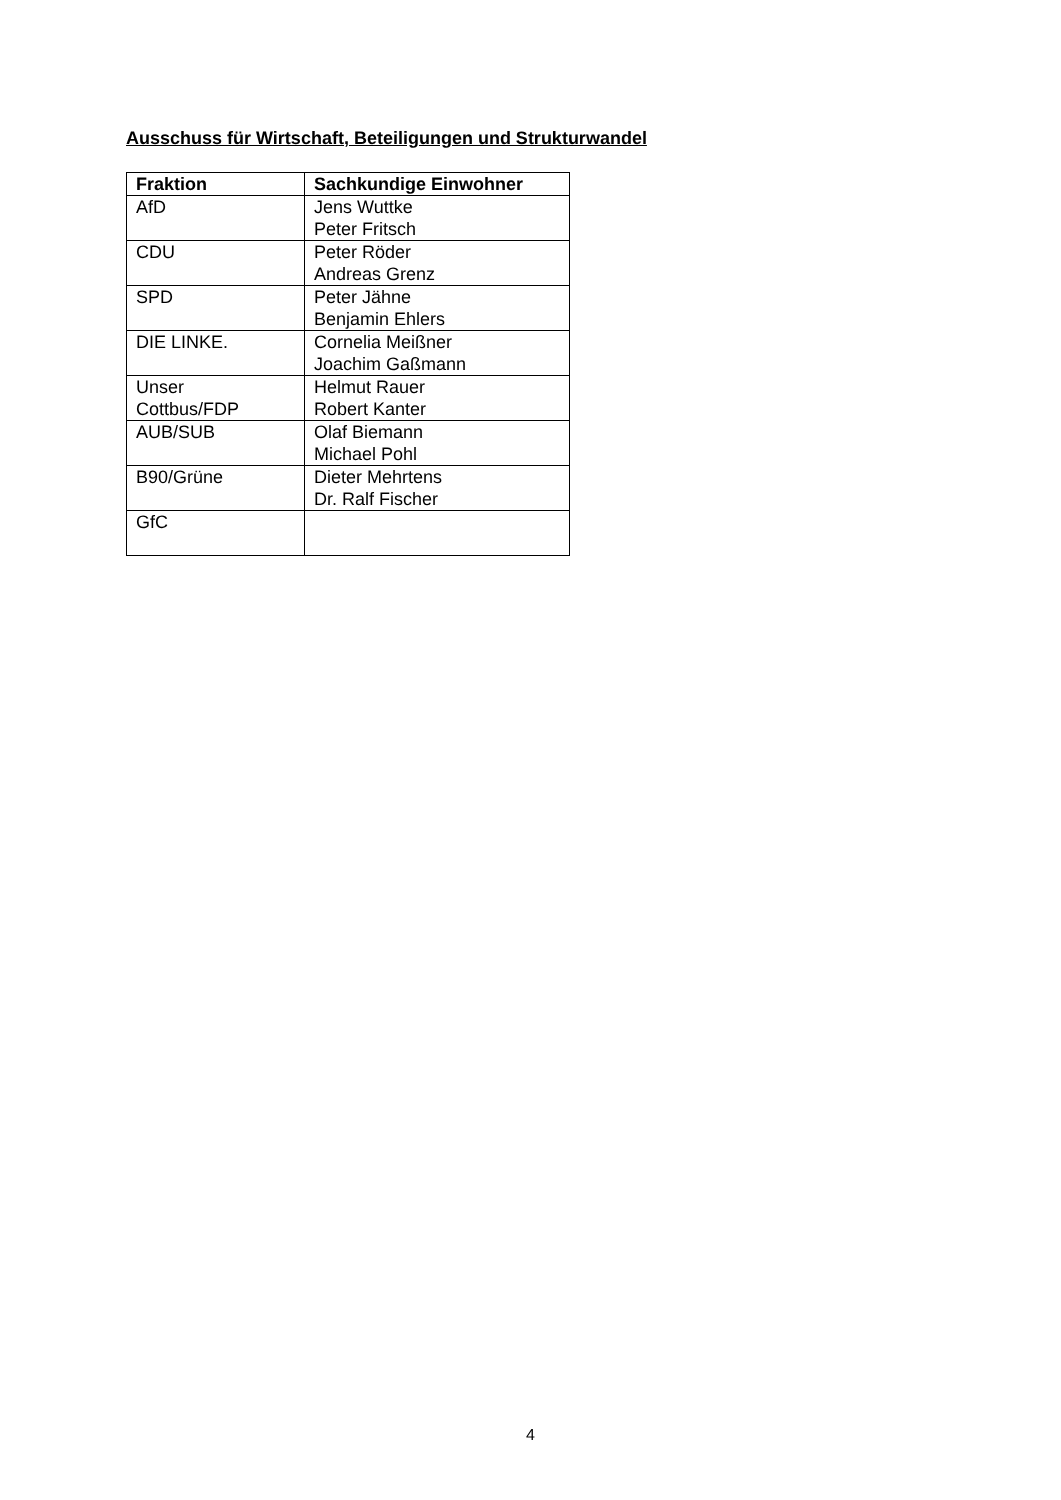Ausschuss für Wirtschaft, Beteiligungen und Strukturwandel
| Fraktion | Sachkundige Einwohner |
| --- | --- |
| AfD | Jens Wuttke Peter Fritsch |
| CDU | Peter Röder Andreas Grenz |
| SPD | Peter Jähne Benjamin Ehlers |
| DIE LINKE. | Cornelia Meißner Joachim Gaßmann |
| Unser Cottbus/FDP | Helmut Rauer Robert Kanter |
| AUB/SUB | Olaf Biemann Michael Pohl |
| B90/Grüne | Dieter Mehrtens Dr. Ralf Fischer |
| GfC | |
4